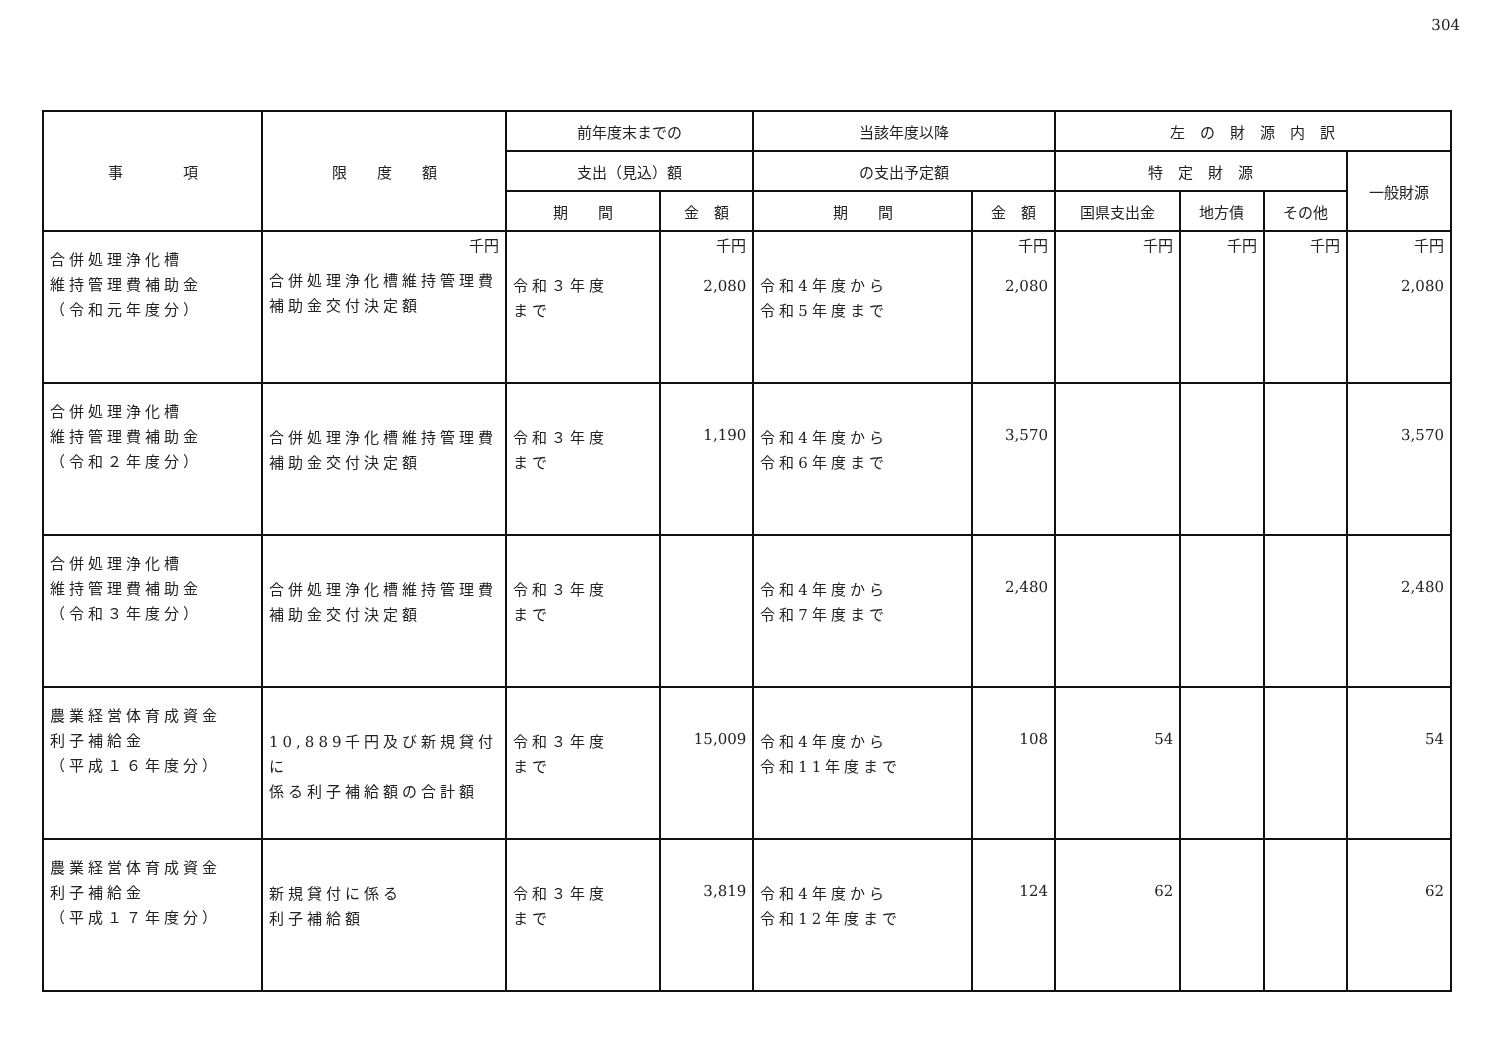304
| 事 項 | 限 度 額 | 前年度末までの | | 当該年度以降 | | 左 の 財 源 内 訳 | | | |
| --- | --- | --- | --- | --- | --- | --- | --- | --- | --- |
| | | 支出（見込）額 | | の支出予定額 | | 特 定 財 源 | | | 一般財源 |
| | | 期 間 | 金 額 | 期 間 | 金 額 | 国県支出金 | 地方債 | その他 | |
| 合併処理浄化槽 維持管理費補助金 （令和元年度分） | 千円 合併処理浄化槽維持管理費 補助金交付決定額 | 令和３年度 まで | 千円 2,080 | 令和4年度から 令和5年度まで | 千円 2,080 | 千円 | 千円 | 千円 | 千円 2,080 |
| 合併処理浄化槽 維持管理費補助金 （令和２年度分） | 合併処理浄化槽維持管理費 補助金交付決定額 | 令和３年度 まで | 1,190 | 令和4年度から 令和6年度まで | 3,570 | | | | 3,570 |
| 合併処理浄化槽 維持管理費補助金 （令和３年度分） | 合併処理浄化槽維持管理費 補助金交付決定額 | 令和３年度 まで | | 令和4年度から 令和7年度まで | 2,480 | | | | 2,480 |
| 農業経営体育成資金 利子補給金 （平成１６年度分） | 10,889千円及び新規貸付に 係る利子補給額の合計額 | 令和３年度 まで | 15,009 | 令和4年度から 令和11年度まで | 108 | 54 | | | 54 |
| 農業経営体育成資金 利子補給金 （平成１７年度分） | 新規貸付に係る 利子補給額 | 令和３年度 まで | 3,819 | 令和4年度から 令和12年度まで | 124 | 62 | | | 62 |